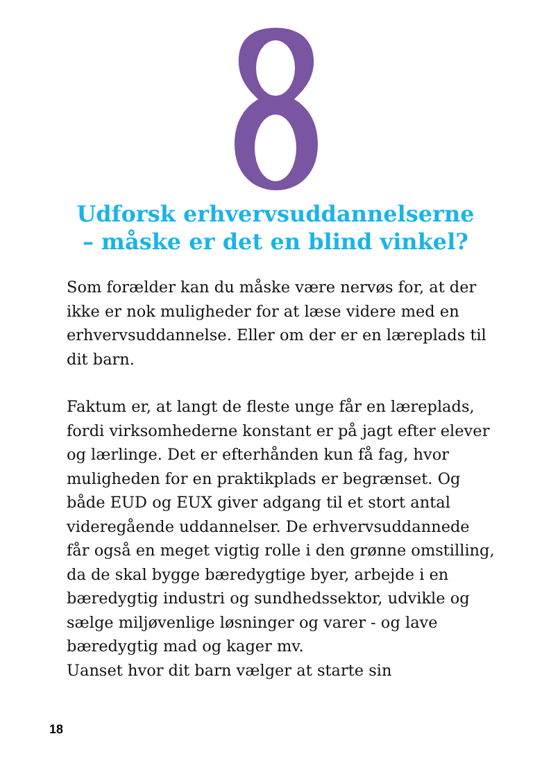Udforsk erhvervsuddannelserne
– måske er det en blind vinkel?
Som forælder kan du måske være nervøs for, at der ikke er nok muligheder for at læse videre med en erhvervsuddannelse. Eller om der er en læreplads til dit barn.
Faktum er, at langt de fleste unge får en læreplads, fordi virksomhederne konstant er på jagt efter elever og lærlinge. Det er efterhånden kun få fag, hvor muligheden for en praktikplads er begrænset. Og både EUD og EUX giver adgang til et stort antal videregående uddannelser. De erhvervsuddannede får også en meget vigtig rolle i den grønne omstilling, da de skal bygge bæredygtige byer, arbejde i en bæredygtig industri og sundhedssektor, udvikle og sælge miljøvenlige løsninger og varer - og lave bæredygtig mad og kager mv.
Uanset hvor dit barn vælger at starte sin
18